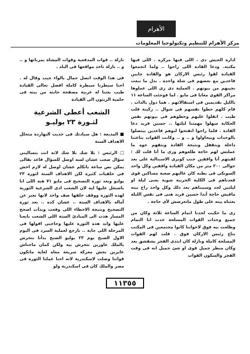الأهرام
مركز الأهرام للتنظيم وتكنولوجيا المعلومات
ادارة الجيش دى . اللى فيها مركزه . اللى فيها مكتبه. ودعا القادة اللى راحوا .. ولما اتجمعوا القيادة لقوا رئيس الاركان هو والقادة جايين قاعدين مع بعضهم فى شلة واحدة . بدل ما نبعث نجيبهم من بيوتهم . العملية دى زى اللى عملوها مراكز القوى معايا فى مايو . لما فوجئت الساعة ١١ بالليل بقديمين فى استقالاتهم . هما دول بالذات . قام كلهم حطوا نفسهم فى شوال .. زكيبة قلت طيب . اتقلوا عليهم وحطوهم فى بيوتهم نفس الحكاية سهلوا مهمتنا ليلتها .. حسين فريد دعا القادة . فلما راحوا اتفتحوا لنوهم قاعدين بيتصلوا بالوحدات وبيحاولوا و .. و .. وكانت القوات بتاعتنا داخلة وبتقفل ونتيجة القادة وبتقهم جوه ما عملتش لهم حاجة طلعوهم وزى ما أنا قلت لك : لقيتهم أنا واقفين جنب كوبرى الاسبتالية على بعد حوالى ٢٠٠ متر من مكان القيادة واقفين وكل واحد السونكى فى بطنه كان عالتهم صعبة مساكين قوى قعدناهم فى الكلية الحربية شوية يعنى ليلة او ليلتين لحد وسيبناهم بعد ذلك وكل واحد راح بيته مافيش حاجة أبدا حسين فريد هنى فى نفس الليلة بعثناه بيته على طول ماتعرضش لأى حاجة .
زى ما حكيت لحدنا اتمام الساعة ثلاثة وكان من جميع وحدات القوات المسلحة خدت انا التمام وطلعت بيه فوق لاخواننا كانوا مجتمعين فى المكتب بتاع رئيس الاركان فوق . قلت لهم القوات المسلحة كاملة ونازلة كان ابتدى الفجر يشقشق بعد وكان منظر جميل قوى او شئ جميل انه فى وقت الفجر والسكون القوات
نازلة .. قوات المدفعية وقوات المشاة بمرباتها و .. و .. نازلة تاخد مواقعها فى البلد .
فى هذا الوقت اتصل جمال بالواء جيب وقال له . احنا سيطرنا سيطرة كاملة افضل تعالى القيادة طيب بعتنا له عربية مصفحة جابته من بيته فى حلمية الزيتون الى القيادة
الشعب أعطى الشرعية
لثـورة ٢٣ يوليـو
■ المذيعة : هل سيادتك فى حديث النهاردة متحلل الاهداف الستة
□ الرئيس : بلا شك بلا شك لانه انت بتسالينى سؤال صعب عشان لسه اوصل للسؤال قاعد بقالى يمكن نص ساعة باتكلم عشان اوصل له لازم اخش فى خلفيات كثيرة لكن الاهداف الستة لثورة ٢٣ يوليو وبعد ثورة التصحيح فى مايو ٧١ هيه اللى انا باشتغل عليها ليه لان الشعب ادى الشرعية الثورية لهذه الثورة ووقف خلفها صف واحد لانها تعبر عن آماله بالاهداف الستة .. عشان كده .. بعد ثورة التصحيح ونتيجة الاخطاء اللى وقعت وبدأت اصحح المسار هدت الى المبادئ الستة اللى الشعب بايعنا عليها وابد هذه الثورة عليها وحاجبى اقولها فى المرحلة اللى جاية .. بارجع لعملية السرد فى اليوم الاول الصبح يوم ٢٣ يوليو الصبح بدأنا نتحرش بالملك عاوزين نتحرش بيه ولكن كمان ماحناش عايزين نخش معركة سريعة معاه لغاية ماتكون قواتنا وصلت لاسكندرية لانه احنا عملنا الثورة فى مصر والملك كان فى اسكندرية ولو
١١٣٥٥